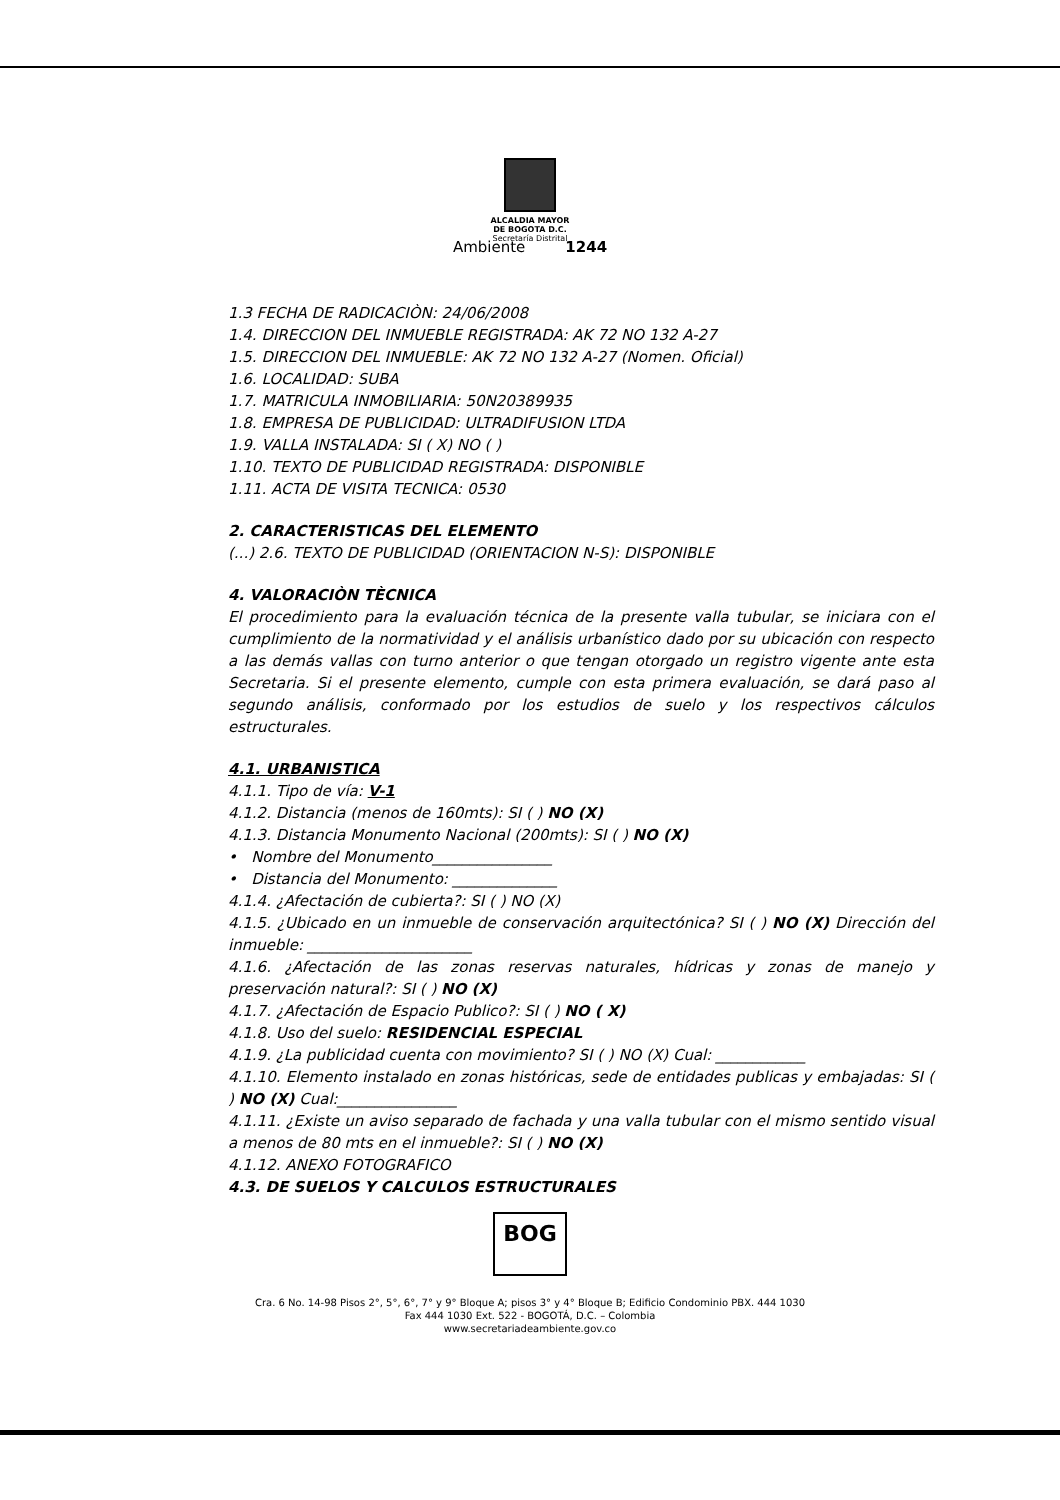ALCALDIA MAYOR
DE BOGOTA D.C.
Secretaría Distrital
Ambiente 1244
1.3 FECHA DE RADICACIÒN: 24/06/2008
1.4. DIRECCION DEL INMUEBLE REGISTRADA: AK 72 NO 132 A-27
1.5. DIRECCION DEL INMUEBLE: AK 72 NO 132 A-27 (Nomen. Oficial)
1.6. LOCALIDAD: SUBA
1.7. MATRICULA INMOBILIARIA: 50N20389935
1.8. EMPRESA DE PUBLICIDAD: ULTRADIFUSION LTDA
1.9. VALLA INSTALADA: SI ( X) NO ( )
1.10. TEXTO DE PUBLICIDAD REGISTRADA: DISPONIBLE
1.11. ACTA DE VISITA TECNICA: 0530
2. CARACTERISTICAS DEL ELEMENTO
(...) 2.6. TEXTO DE PUBLICIDAD (ORIENTACION N-S): DISPONIBLE
4. VALORACIÒN TÈCNICA
El procedimiento para la evaluación técnica de la presente valla tubular, se iniciara con el cumplimiento de la normatividad y el análisis urbanístico dado por su ubicación con respecto a las demás vallas con turno anterior o que tengan otorgado un registro vigente ante esta Secretaria. Si el presente elemento, cumple con esta primera evaluación, se dará paso al segundo análisis, conformado por los estudios de suelo y los respectivos cálculos estructurales.
4.1. URBANISTICA
4.1.1. Tipo de vía: V-1
4.1.2. Distancia (menos de 160mts): SI ( ) NO (X)
4.1.3. Distancia Monumento Nacional (200mts): SI ( ) NO (X)
• Nombre del Monumento________________
• Distancia del Monumento: ______________
4.1.4. ¿Afectación de cubierta?: SI ( ) NO (X)
4.1.5. ¿Ubicado en un inmueble de conservación arquitectónica? SI ( ) NO (X) Dirección del inmueble: ______________________
4.1.6. ¿Afectación de las zonas reservas naturales, hídricas y zonas de manejo y preservación natural?: SI ( ) NO (X)
4.1.7. ¿Afectación de Espacio Publico?: SI ( ) NO ( X)
4.1.8. Uso del suelo: RESIDENCIAL ESPECIAL
4.1.9. ¿La publicidad cuenta con movimiento? SI ( ) NO (X) Cual: ____________
4.1.10. Elemento instalado en zonas históricas, sede de entidades publicas y embajadas: SI ( ) NO (X) Cual:________________
4.1.11. ¿Existe un aviso separado de fachada y una valla tubular con el mismo sentido visual a menos de 80 mts en el inmueble?: SI ( ) NO (X)
4.1.12. ANEXO FOTOGRAFICO
4.3. DE SUELOS Y CALCULOS ESTRUCTURALES
BOG
Cra. 6 No. 14-98 Pisos 2°, 5°, 6°, 7° y 9° Bloque A; pisos 3° y 4° Bloque B; Edificio Condominio PBX. 444 1030
Fax 444 1030 Ext. 522 - BOGOTÁ, D.C. – Colombia
www.secretariadeambiente.gov.co